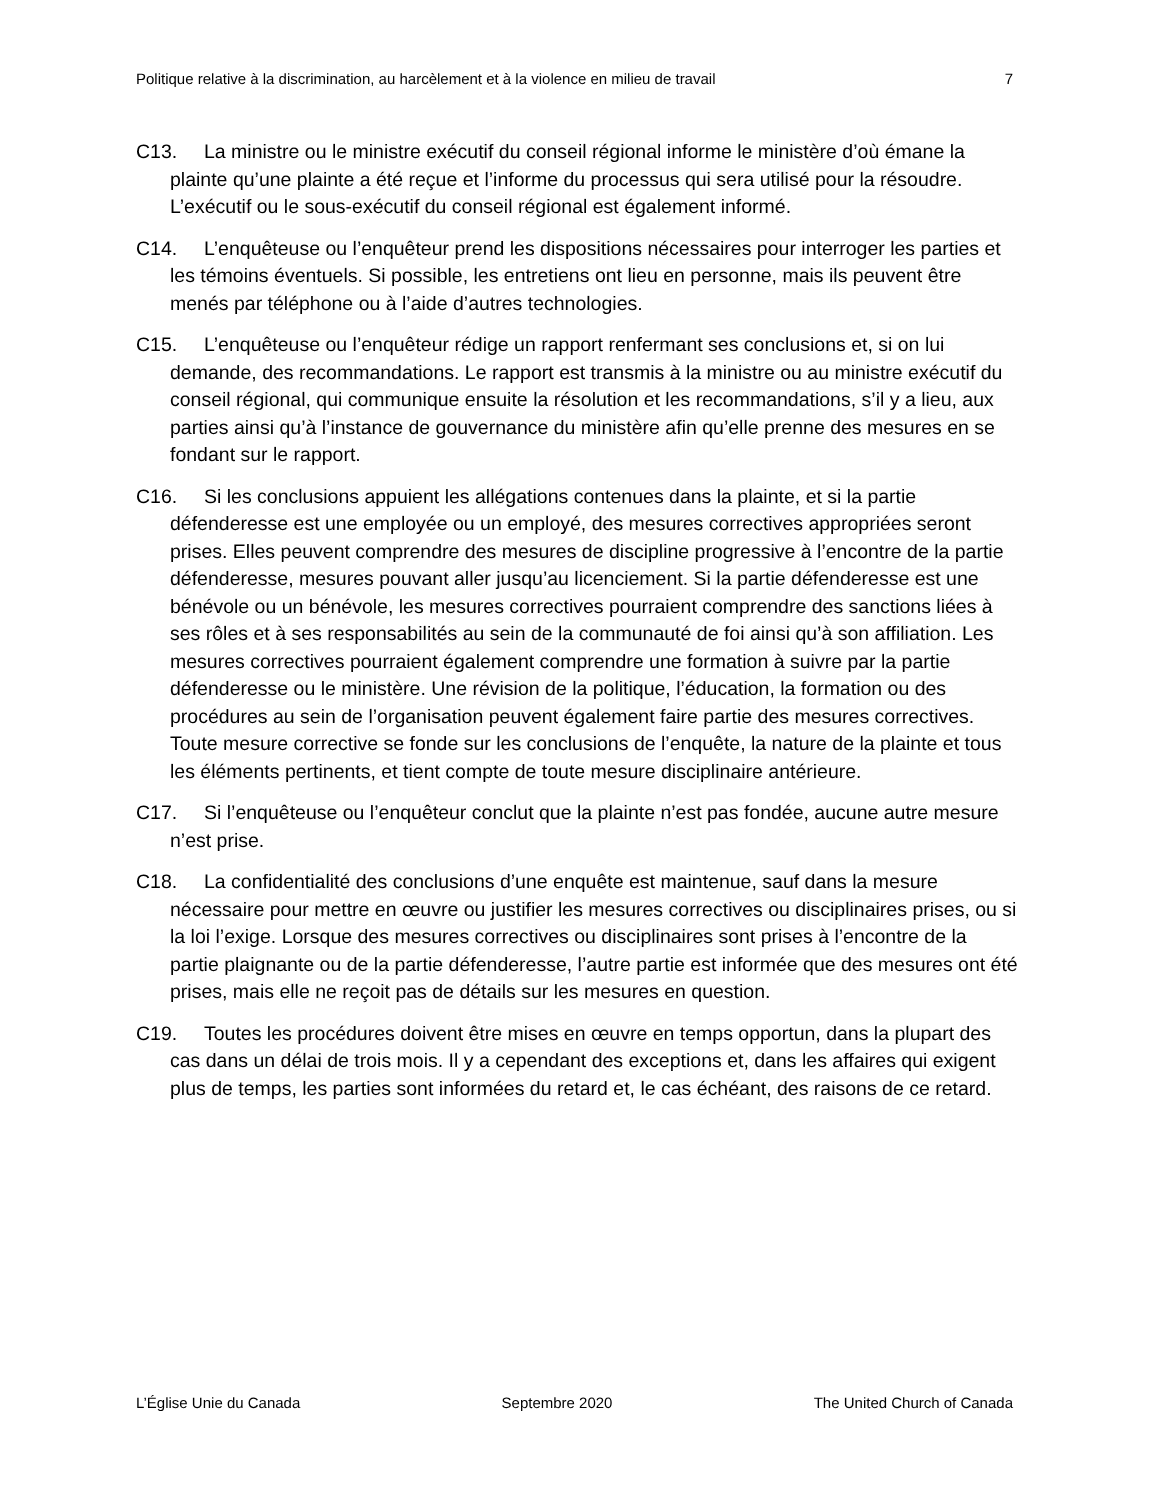Politique relative à la discrimination, au harcèlement et à la violence en milieu de travail 7
C13. La ministre ou le ministre exécutif du conseil régional informe le ministère d’où émane la plainte qu’une plainte a été reçue et l’informe du processus qui sera utilisé pour la résoudre. L’exécutif ou le sous-exécutif du conseil régional est également informé.
C14. L’enquêteuse ou l’enquêteur prend les dispositions nécessaires pour interroger les parties et les témoins éventuels. Si possible, les entretiens ont lieu en personne, mais ils peuvent être menés par téléphone ou à l’aide d’autres technologies.
C15. L’enquêteuse ou l’enquêteur rédige un rapport renfermant ses conclusions et, si on lui demande, des recommandations. Le rapport est transmis à la ministre ou au ministre exécutif du conseil régional, qui communique ensuite la résolution et les recommandations, s’il y a lieu, aux parties ainsi qu’à l’instance de gouvernance du ministère afin qu’elle prenne des mesures en se fondant sur le rapport.
C16. Si les conclusions appuient les allégations contenues dans la plainte, et si la partie défenderesse est une employée ou un employé, des mesures correctives appropriées seront prises. Elles peuvent comprendre des mesures de discipline progressive à l’encontre de la partie défenderesse, mesures pouvant aller jusqu’au licenciement. Si la partie défenderesse est une bénévole ou un bénévole, les mesures correctives pourraient comprendre des sanctions liées à ses rôles et à ses responsabilités au sein de la communauté de foi ainsi qu’à son affiliation. Les mesures correctives pourraient également comprendre une formation à suivre par la partie défenderesse ou le ministère. Une révision de la politique, l’éducation, la formation ou des procédures au sein de l’organisation peuvent également faire partie des mesures correctives. Toute mesure corrective se fonde sur les conclusions de l’enquête, la nature de la plainte et tous les éléments pertinents, et tient compte de toute mesure disciplinaire antérieure.
C17. Si l’enquêteuse ou l’enquêteur conclut que la plainte n’est pas fondée, aucune autre mesure n’est prise.
C18. La confidentialité des conclusions d’une enquête est maintenue, sauf dans la mesure nécessaire pour mettre en œuvre ou justifier les mesures correctives ou disciplinaires prises, ou si la loi l’exige. Lorsque des mesures correctives ou disciplinaires sont prises à l’encontre de la partie plaignante ou de la partie défenderesse, l’autre partie est informée que des mesures ont été prises, mais elle ne reçoit pas de détails sur les mesures en question.
C19. Toutes les procédures doivent être mises en œuvre en temps opportun, dans la plupart des cas dans un délai de trois mois. Il y a cependant des exceptions et, dans les affaires qui exigent plus de temps, les parties sont informées du retard et, le cas échéant, des raisons de ce retard.
L’Église Unie du Canada Septembre 2020 The United Church of Canada